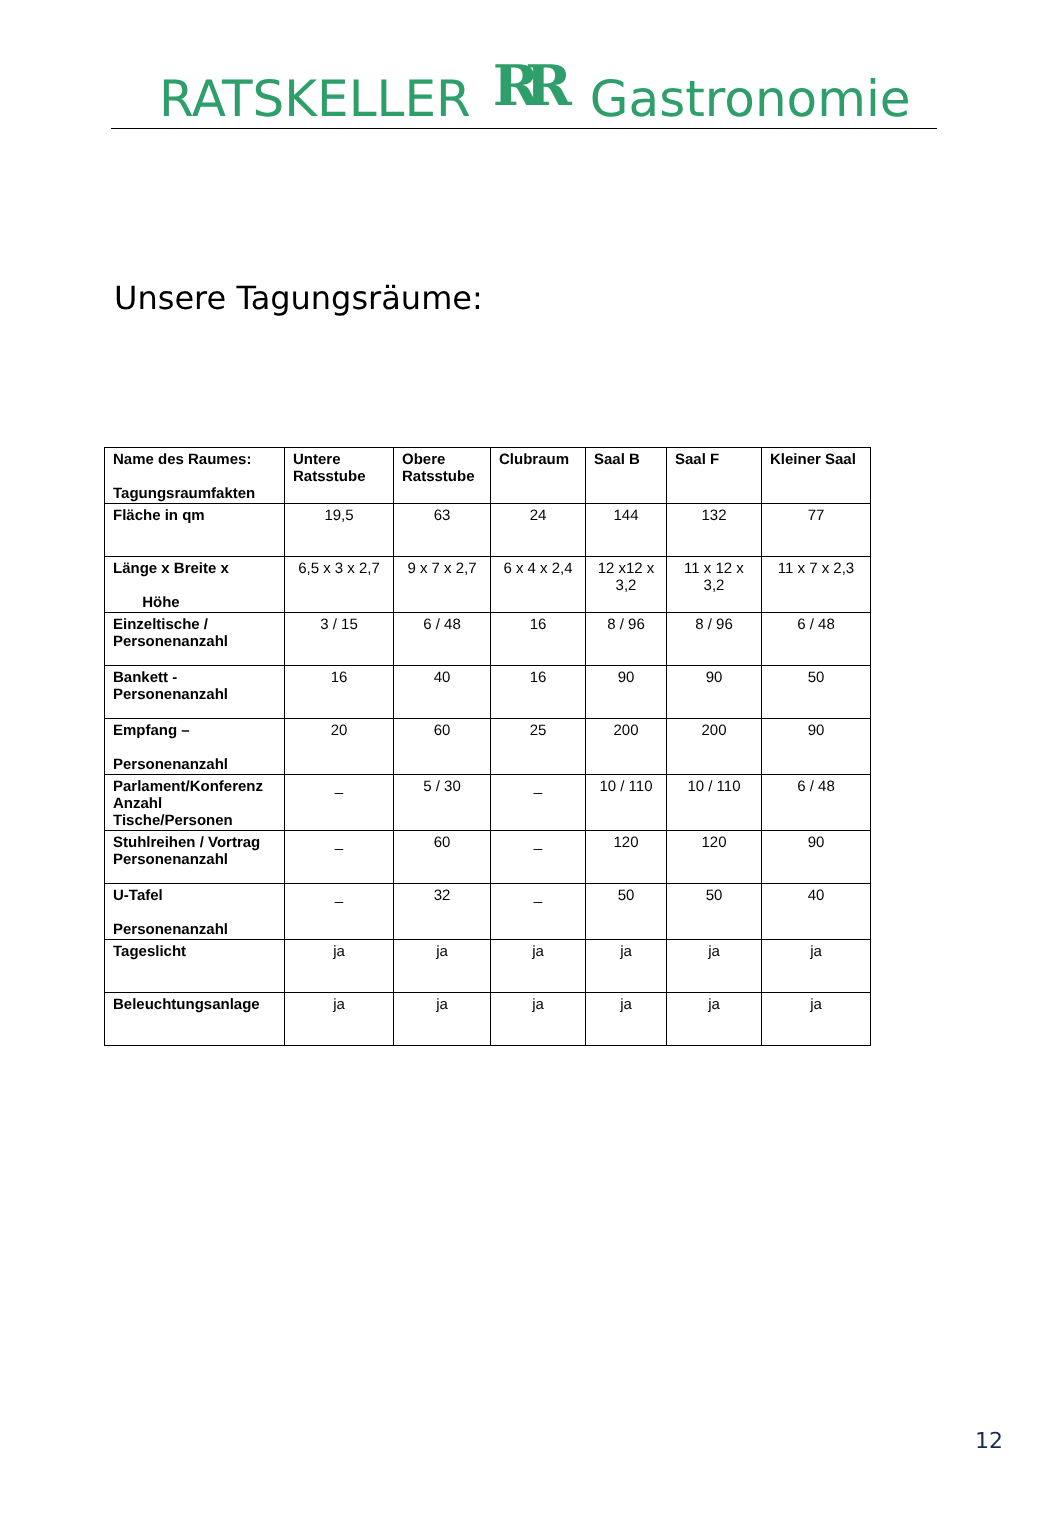RATSKELLER RR Gastronomie
Unsere Tagungsräume:
| Name des Raumes: Tagungsraumfakten | Untere Ratsstube | Obere Ratsstube | Clubraum | Saal B | Saal F | Kleiner Saal |
| --- | --- | --- | --- | --- | --- | --- |
| Fläche in qm | 19,5 | 63 | 24 | 144 | 132 | 77 |
| Länge x Breite x Höhe | 6,5 x 3 x 2,7 | 9 x 7 x 2,7 | 6 x 4 x 2,4 | 12 x12 x 3,2 | 11 x 12 x 3,2 | 11 x 7 x 2,3 |
| Einzeltische / Personenanzahl | 3 / 15 | 6 / 48 | 16 | 8 / 96 | 8 / 96 | 6 / 48 |
| Bankett - Personenanzahl | 16 | 40 | 16 | 90 | 90 | 50 |
| Empfang – Personenanzahl | 20 | 60 | 25 | 200 | 200 | 90 |
| Parlament/Konferenz Anzahl Tische/Personen | _ | 5 / 30 | _ | 10 / 110 | 10 / 110 | 6 / 48 |
| Stuhlreihen / Vortrag Personenanzahl | _ | 60 | _ | 120 | 120 | 90 |
| U-Tafel Personenanzahl | _ | 32 | _ | 50 | 50 | 40 |
| Tageslicht | ja | ja | ja | ja | ja | ja |
| Beleuchtungsanlage | ja | ja | ja | ja | ja | ja |
12